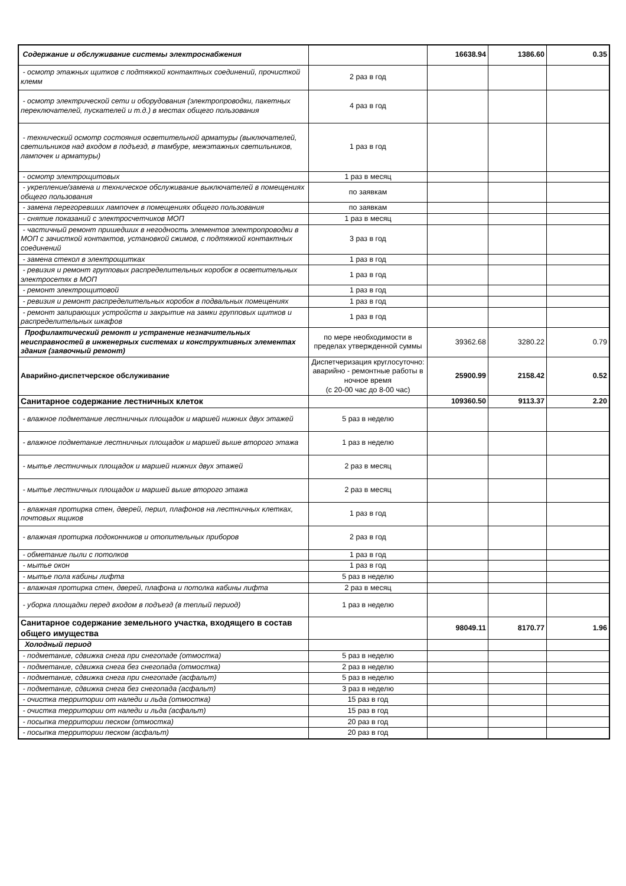| Содержание и обслуживание системы электроснабжения | | 16638.94 | 1386.60 | 0.35 |
| - осмотр этажных щитков с подтяжкой контактных соединений, прочисткой клемм | 2 раз в год | | | |
| - осмотр электрической сети и оборудования (электропроводки, пакетных переключателей, пускателей и т.д.) в местах общего пользования | 4 раз в год | | | |
| - технический осмотр состояния осветительной арматуры (выключателей, светильников над входом в подъезд, в тамбуре, межэтажных светильников, лампочек и арматуры) | 1 раз в год | | | |
| - осмотр электрощитовых | 1 раз в месяц | | | |
| - укрепление/замена и техническое обслуживание выключателей в помещениях общего пользования | по заявкам | | | |
| - замена перегоревших лампочек в помещениях общего пользования | по заявкам | | | |
| - снятие показаний с электросчетчиков МОП | 1 раз в месяц | | | |
| - частичный ремонт пришедших в негодность элементов электропроводки в МОП с зачисткой контактов, установкой сжимов, с подтяжкой контактных соединений | 3 раз в год | | | |
| - замена стекол в электрощитках | 1 раз в год | | | |
| - ревизия и ремонт групповых распределительных коробок в осветительных электросетях в МОП | 1 раз в год | | | |
| - ремонт электрощитовой | 1 раз в год | | | |
| - ревизия и ремонт распределительных коробок в подвальных помещениях | 1 раз в год | | | |
| - ремонт запирающих устройств и закрытие на замки групповых щитков и распределительных шкафов | 1 раз в год | | | |
| Профилактический ремонт и устранение незначительных неисправностей в инженерных системах и конструктивных элементах здания (заявочный ремонт) | по мере необходимости в пределах утвержденной суммы | 39362.68 | 3280.22 | 0.79 |
| Аварийно-диспетчерское обслуживание | Диспетчеризация круглосуточно: аварийно - ремонтные работы в ночное время (с 20-00 час до 8-00 час) | 25900.99 | 2158.42 | 0.52 |
| Санитарное содержание лестничных клеток | | 109360.50 | 9113.37 | 2.20 |
| - влажное подметание лестничных площадок и маршей нижних двух этажей | 5 раз в неделю | | | |
| - влажное подметание лестничных площадок и маршей выше второго этажа | 1 раз в неделю | | | |
| - мытье лестничных площадок и маршей нижних двух этажей | 2 раз в месяц | | | |
| - мытье лестничных площадок и маршей выше второго этажа | 2 раз в месяц | | | |
| - влажная протирка стен, дверей, перил, плафонов на лестничных клетках, почтовых ящиков | 1 раз в год | | | |
| - влажная протирка подоконников и отопительных приборов | 2 раз в год | | | |
| - обметание пыли с потолков | 1 раз в год | | | |
| - мытье окон | 1 раз в год | | | |
| - мытье пола кабины лифта | 5 раз в неделю | | | |
| - влажная протирка стен, дверей, плафона и потолка кабины лифта | 2 раз в месяц | | | |
| - уборка площадки перед входом в подъезд (в теплый период) | 1 раз в неделю | | | |
| Санитарное содержание земельного участка, входящего в состав общего имущества | | 98049.11 | 8170.77 | 1.96 |
| Холодный период | | | | |
| - подметание, сдвижка снега при снегопаде (отмостка) | 5 раз в неделю | | | |
| - подметание, сдвижка снега без снегопада (отмостка) | 2 раз в неделю | | | |
| - подметание, сдвижка снега при снегопаде (асфальт) | 5 раз в неделю | | | |
| - подметание, сдвижка снега без снегопада (асфальт) | 3 раз в неделю | | | |
| - очистка территории от наледи и льда (отмостка) | 15 раз в год | | | |
| - очистка территории от наледи и льда (асфальт) | 15 раз в год | | | |
| - посыпка территории песком (отмостка) | 20 раз в год | | | |
| - посыпка территории песком (асфальт) | 20 раз в год | | | |